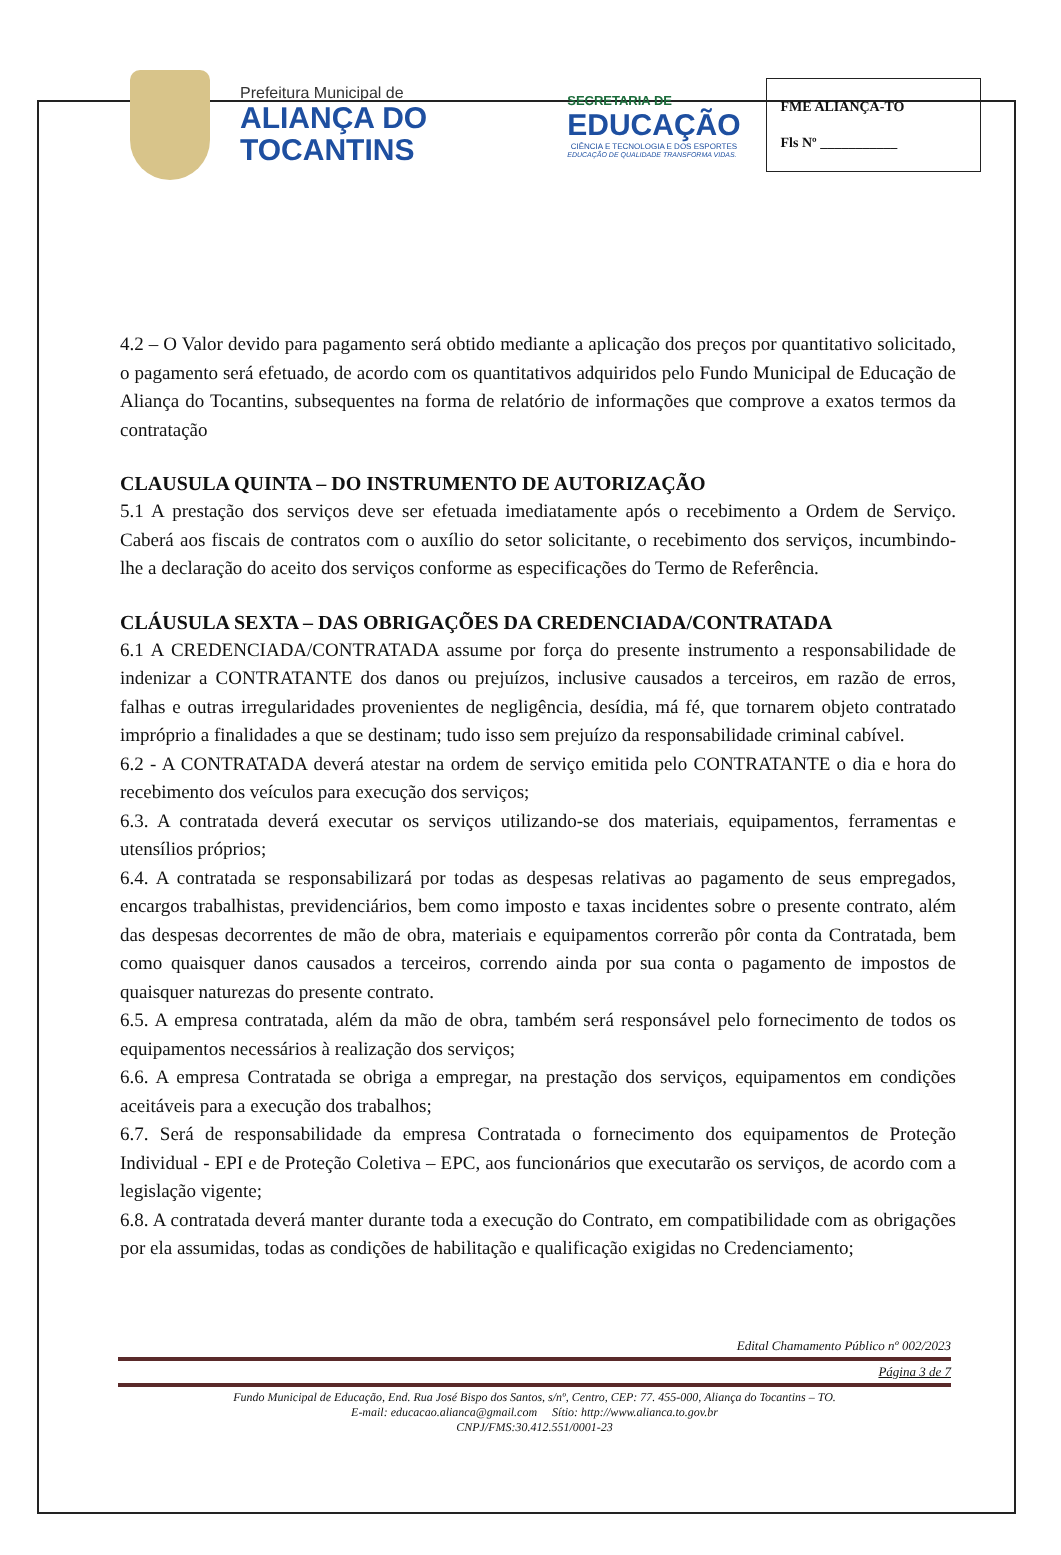Prefeitura Municipal de
ALIANÇA DO
TOCANTINS
SECRETARIA DE
EDUCAÇÃO
CIÊNCIA E TECNOLOGIA E DOS ESPORTES
EDUCAÇÃO DE QUALIDADE TRANSFORMA VIDAS.
FME ALIANÇA-TO
Fls Nº ___________
4.2 – O Valor devido para pagamento será obtido mediante a aplicação dos preços por quantitativo solicitado, o pagamento será efetuado, de acordo com os quantitativos adquiridos pelo Fundo Municipal de Educação de Aliança do Tocantins, subsequentes na forma de relatório de informações que comprove a exatos termos da contratação
CLAUSULA QUINTA – DO INSTRUMENTO DE AUTORIZAÇÃO
5.1 A prestação dos serviços deve ser efetuada imediatamente após o recebimento a Ordem de Serviço. Caberá aos fiscais de contratos com o auxílio do setor solicitante, o recebimento dos serviços, incumbindo-lhe a declaração do aceito dos serviços conforme as especificações do Termo de Referência.
CLÁUSULA SEXTA – DAS OBRIGAÇÕES DA CREDENCIADA/CONTRATADA
6.1 A CREDENCIADA/CONTRATADA assume por força do presente instrumento a responsabilidade de indenizar a CONTRATANTE dos danos ou prejuízos, inclusive causados a terceiros, em razão de erros, falhas e outras irregularidades provenientes de negligência, desídia, má fé, que tornarem objeto contratado impróprio a finalidades a que se destinam; tudo isso sem prejuízo da responsabilidade criminal cabível.
6.2 - A CONTRATADA deverá atestar na ordem de serviço emitida pelo CONTRATANTE o dia e hora do recebimento dos veículos para execução dos serviços;
6.3. A contratada deverá executar os serviços utilizando-se dos materiais, equipamentos, ferramentas e utensílios próprios;
6.4. A contratada se responsabilizará por todas as despesas relativas ao pagamento de seus empregados, encargos trabalhistas, previdenciários, bem como imposto e taxas incidentes sobre o presente contrato, além das despesas decorrentes de mão de obra, materiais e equipamentos correrão pôr conta da Contratada, bem como quaisquer danos causados a terceiros, correndo ainda por sua conta o pagamento de impostos de quaisquer naturezas do presente contrato.
6.5. A empresa contratada, além da mão de obra, também será responsável pelo fornecimento de todos os equipamentos necessários à realização dos serviços;
6.6. A empresa Contratada se obriga a empregar, na prestação dos serviços, equipamentos em condições aceitáveis para a execução dos trabalhos;
6.7. Será de responsabilidade da empresa Contratada o fornecimento dos equipamentos de Proteção Individual - EPI e de Proteção Coletiva – EPC, aos funcionários que executarão os serviços, de acordo com a legislação vigente;
6.8. A contratada deverá manter durante toda a execução do Contrato, em compatibilidade com as obrigações por ela assumidas, todas as condições de habilitação e qualificação exigidas no Credenciamento;
Edital Chamamento Público nº 002/2023
Página 3 de 7
Fundo Municipal de Educação, End. Rua José Bispo dos Santos, s/nº, Centro, CEP: 77. 455-000, Aliança do Tocantins – TO.
E-mail: educacao.alianca@gmail.com Sítio: http://www.alianca.to.gov.br
CNPJ/FMS:30.412.551/0001-23